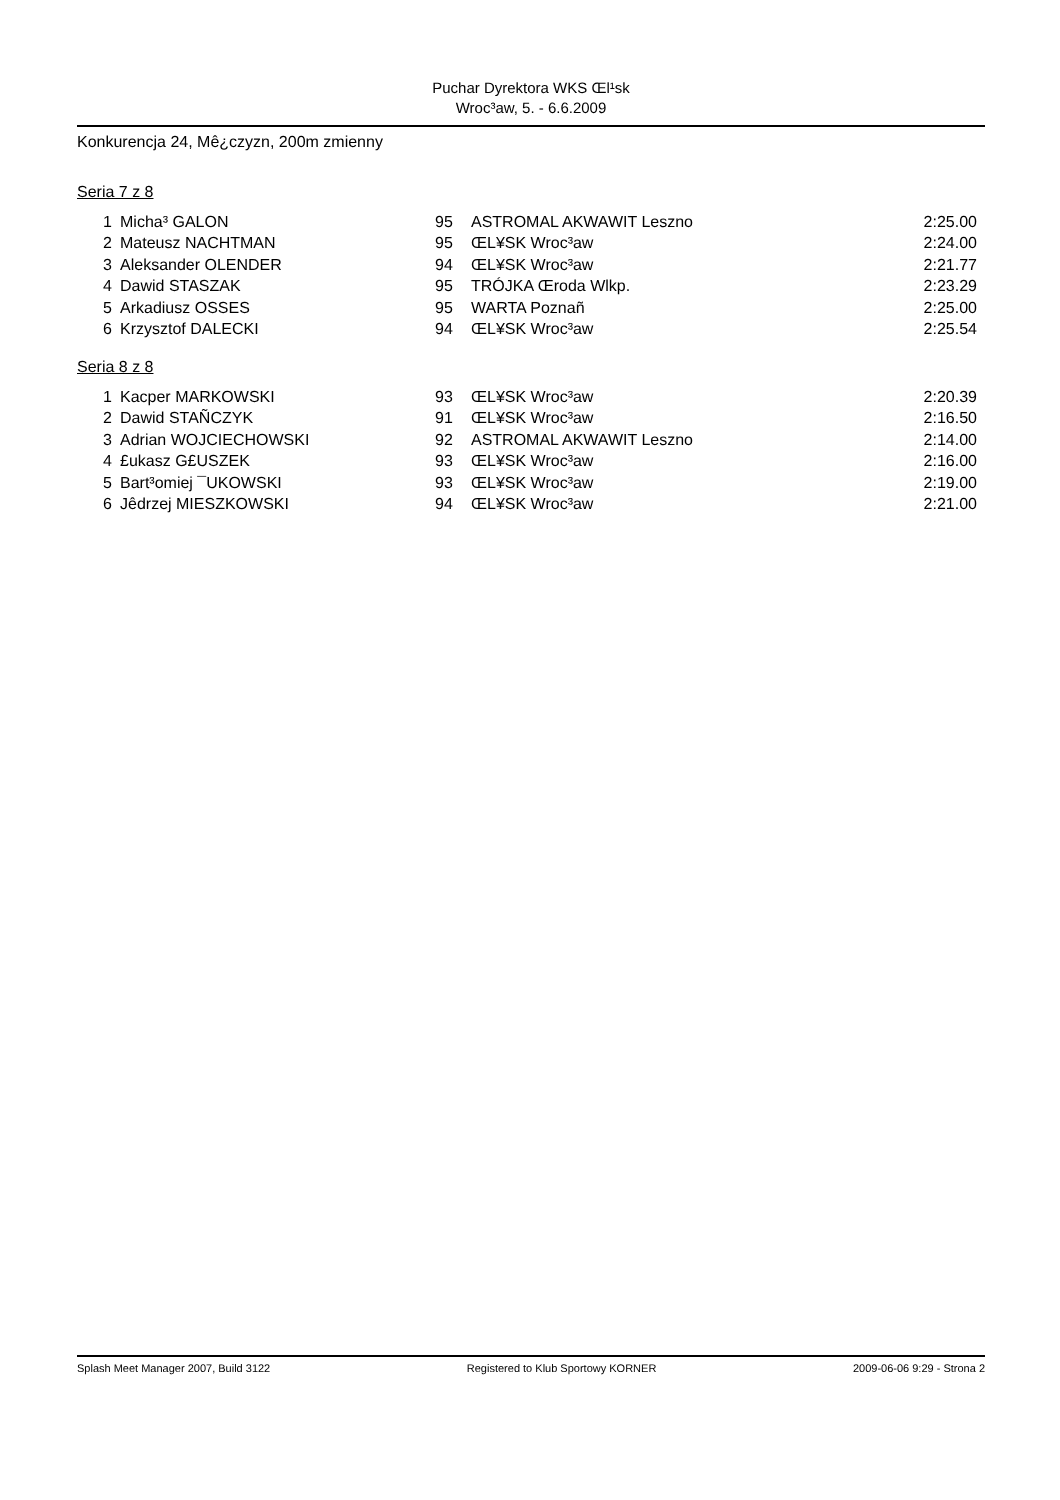Puchar Dyrektora WKS Œl¹sk
Wroc³aw, 5. - 6.6.2009
Konkurencja 24, Mê¿czyzn, 200m zmienny
Seria 7 z 8
| 1 | Micha³ GALON | 95 | ASTROMAL AKWAWIT Leszno | 2:25.00 |
| 2 | Mateusz NACHTMAN | 95 | ŒL¥SK Wroc³aw | 2:24.00 |
| 3 | Aleksander OLENDER | 94 | ŒL¥SK Wroc³aw | 2:21.77 |
| 4 | Dawid STASZAK | 95 | TRÓJKA Œroda Wlkp. | 2:23.29 |
| 5 | Arkadiusz OSSES | 95 | WARTA Poznañ | 2:25.00 |
| 6 | Krzysztof DALECKI | 94 | ŒL¥SK Wroc³aw | 2:25.54 |
Seria 8 z 8
| 1 | Kacper MARKOWSKI | 93 | ŒL¥SK Wroc³aw | 2:20.39 |
| 2 | Dawid STAÑCZYK | 91 | ŒL¥SK Wroc³aw | 2:16.50 |
| 3 | Adrian WOJCIECHOWSKI | 92 | ASTROMAL AKWAWIT Leszno | 2:14.00 |
| 4 | £ukasz G£USZEK | 93 | ŒL¥SK Wroc³aw | 2:16.00 |
| 5 | Bart³omiej ¯UKOWSKI | 93 | ŒL¥SK Wroc³aw | 2:19.00 |
| 6 | Jêdrzej MIESZKOWSKI | 94 | ŒL¥SK Wroc³aw | 2:21.00 |
Splash Meet Manager 2007, Build 3122 Registered to Klub Sportowy KORNER 2009-06-06 9:29 - Strona 2